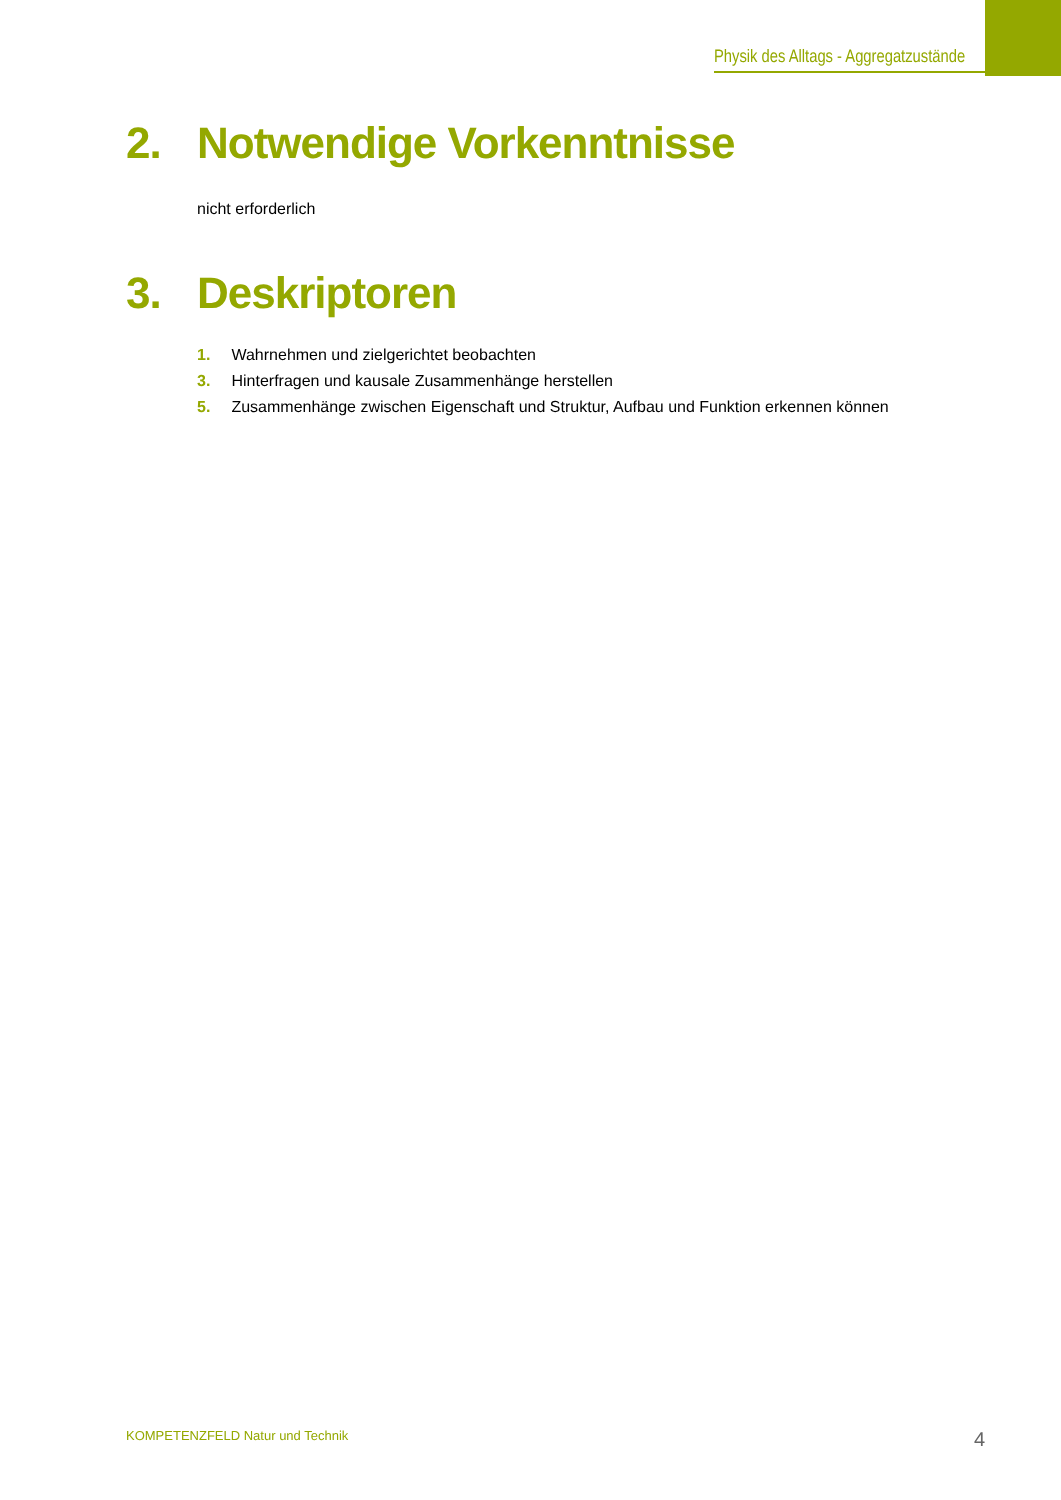Physik des Alltags - Aggregatzustände
2. Notwendige Vorkenntnisse
nicht erforderlich
3. Deskriptoren
1. Wahrnehmen und zielgerichtet beobachten
3. Hinterfragen und kausale Zusammenhänge herstellen
5. Zusammenhänge zwischen Eigenschaft und Struktur, Aufbau und Funktion erkennen können
KOMPETENZFELD Natur und Technik 4